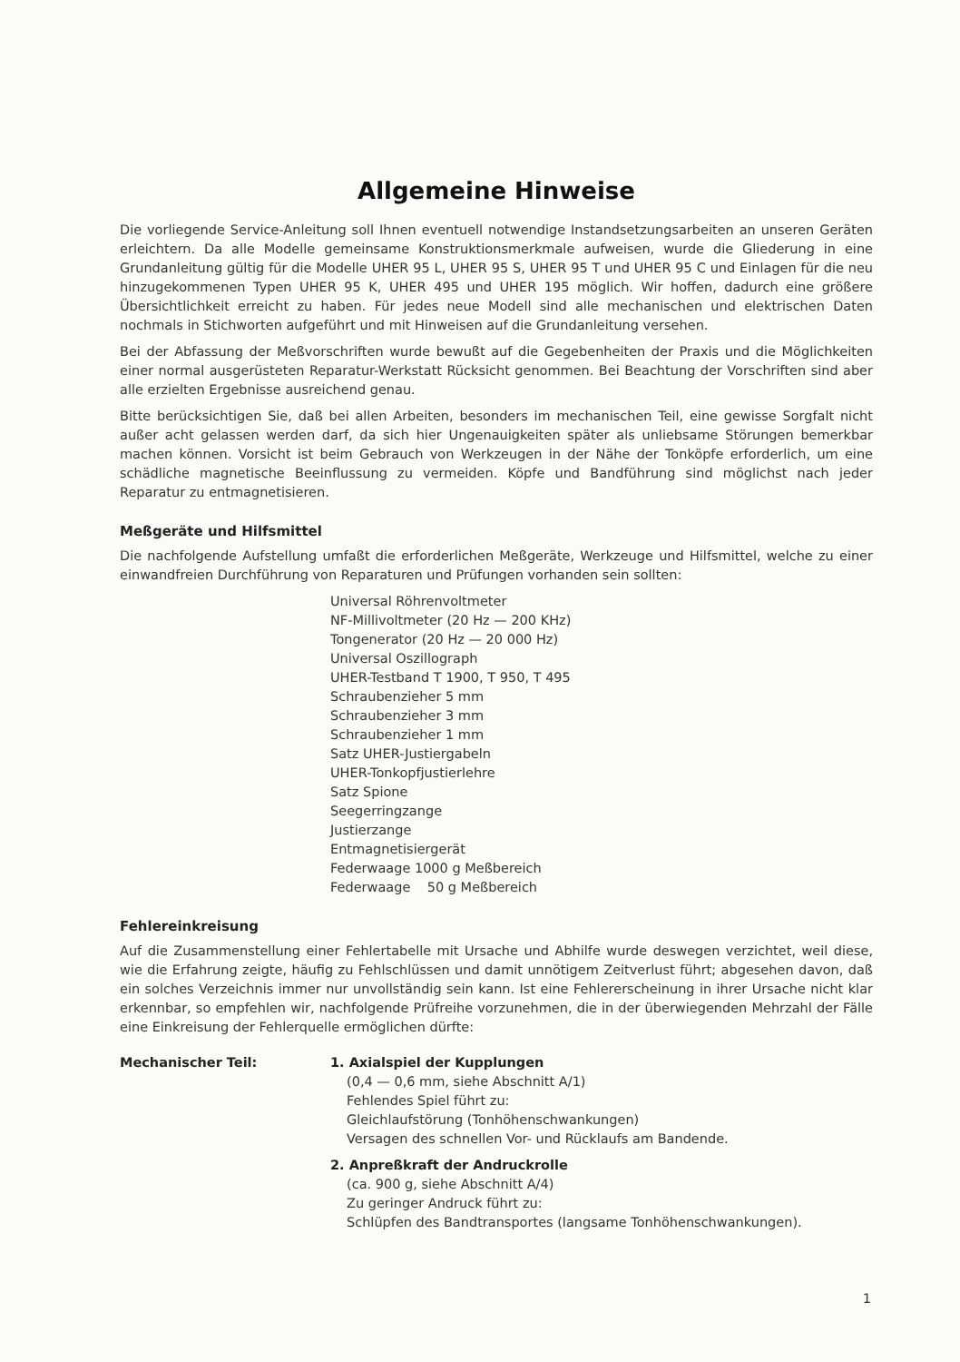Allgemeine Hinweise
Die vorliegende Service-Anleitung soll Ihnen eventuell notwendige Instandsetzungsarbeiten an unseren Geräten erleichtern. Da alle Modelle gemeinsame Konstruktionsmerkmale aufweisen, wurde die Gliederung in eine Grundanleitung gültig für die Modelle UHER 95 L, UHER 95 S, UHER 95 T und UHER 95 C und Einlagen für die neu hinzugekommenen Typen UHER 95 K, UHER 495 und UHER 195 möglich. Wir hoffen, dadurch eine größere Übersichtlichkeit erreicht zu haben. Für jedes neue Modell sind alle mechanischen und elektrischen Daten nochmals in Stichworten aufgeführt und mit Hinweisen auf die Grundanleitung versehen.
Bei der Abfassung der Meßvorschriften wurde bewußt auf die Gegebenheiten der Praxis und die Möglichkeiten einer normal ausgerüsteten Reparatur-Werkstatt Rücksicht genommen. Bei Beachtung der Vorschriften sind aber alle erzielten Ergebnisse ausreichend genau.
Bitte berücksichtigen Sie, daß bei allen Arbeiten, besonders im mechanischen Teil, eine gewisse Sorgfalt nicht außer acht gelassen werden darf, da sich hier Ungenauigkeiten später als unliebsame Störungen bemerkbar machen können. Vorsicht ist beim Gebrauch von Werkzeugen in der Nähe der Tonköpfe erforderlich, um eine schädliche magnetische Beeinflussung zu vermeiden. Köpfe und Bandführung sind möglichst nach jeder Reparatur zu entmagnetisieren.
Meßgeräte und Hilfsmittel
Die nachfolgende Aufstellung umfaßt die erforderlichen Meßgeräte, Werkzeuge und Hilfsmittel, welche zu einer einwandfreien Durchführung von Reparaturen und Prüfungen vorhanden sein sollten:
Universal Röhrenvoltmeter
NF-Millivoltmeter (20 Hz — 200 KHz)
Tongenerator (20 Hz — 20 000 Hz)
Universal Oszillograph
UHER-Testband T 1900, T 950, T 495
Schraubenzieher 5 mm
Schraubenzieher 3 mm
Schraubenzieher 1 mm
Satz UHER-Justiergabeln
UHER-Tonkopfjustierlehre
Satz Spione
Seegerringzange
Justierzange
Entmagnetisiergerät
Federwaage 1000 g Meßbereich
Federwaage 50 g Meßbereich
Fehlereinkreisung
Auf die Zusammenstellung einer Fehlertabelle mit Ursache und Abhilfe wurde deswegen verzichtet, weil diese, wie die Erfahrung zeigte, häufig zu Fehlschlüssen und damit unnötigem Zeitverlust führt; abgesehen davon, daß ein solches Verzeichnis immer nur unvollständig sein kann. Ist eine Fehlererscheinung in ihrer Ursache nicht klar erkennbar, so empfehlen wir, nachfolgende Prüfreihe vorzunehmen, die in der überwiegenden Mehrzahl der Fälle eine Einkreisung der Fehlerquelle ermöglichen dürfte:
Mechanischer Teil: 1. Axialspiel der Kupplungen
(0,4 — 0,6 mm, siehe Abschnitt A/1)
Fehlendes Spiel führt zu:
Gleichlaufstörung (Tonhöhenschwankungen)
Versagen des schnellen Vor- und Rücklaufs am Bandende.
2. Anpreßkraft der Andruckrolle
(ca. 900 g, siehe Abschnitt A/4)
Zu geringer Andruck führt zu:
Schlüpfen des Bandtransportes (langsame Tonhöhenschwankungen).
1